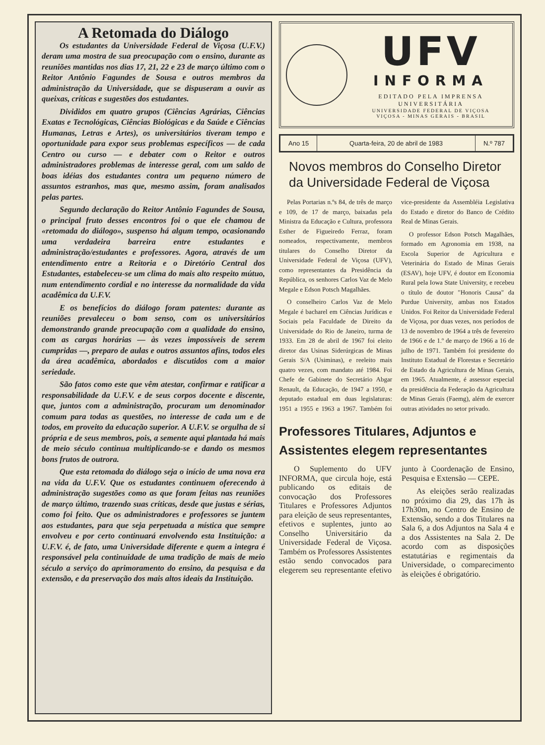A Retomada do Diálogo
Os estudantes da Universidade Federal de Viçosa (U.F.V.) deram uma mostra de sua preocupação com o ensino, durante as reuniões mantidas nos dias 17, 21, 22 e 23 de março último com o Reitor Antônio Fagundes de Sousa e outros membros da administração da Universidade, que se dispuseram a ouvir as queixas, críticas e sugestões dos estudantes.
Divididos em quatro grupos (Ciências Agrárias, Ciências Exatas e Tecnológicas, Ciências Biológicas e da Saúde e Ciências Humanas, Letras e Artes), os universitários tiveram tempo e oportunidade para expor seus problemas específicos — de cada Centro ou curso — e debater com o Reitor e outros administradores problemas de interesse geral, com um saldo de boas idéias dos estudantes contra um pequeno número de assuntos estranhos, mas que, mesmo assim, foram analisados pelas partes.
Segundo declaração do Reitor Antônio Fagundes de Sousa, o principal fruto desses encontros foi o que ele chamou de «retomada do diálogo», suspenso há algum tempo, ocasionando uma verdadeira barreira entre estudantes e administração/estudantes e professores. Agora, através de um entendimento entre a Reitoria e o Diretório Central dos Estudantes, estabeleceu-se um clima do mais alto respeito mútuo, num entendimento cordial e no interesse da normalidade da vida acadêmica da U.F.V.
E os benefícios do diálogo foram patentes: durante as reuniões prevaleceu o bom senso, com os universitários demonstrando grande preocupação com a qualidade do ensino, com as cargas horárias — às vezes impossíveis de serem cumpridas —, preparo de aulas e outros assuntos afins, todos eles da área acadêmica, abordados e discutidos com a maior seriedade.
São fatos como este que vêm atestar, confirmar e ratificar a responsabilidade da U.F.V. e de seus corpos docente e discente, que, juntos com a administração, procuram um denominador comum para todas as questões, no interesse de cada um e de todos, em proveito da educação superior. A U.F.V. se orgulha de si própria e de seus membros, pois, a semente aqui plantada há mais de meio século continua multiplicando-se e dando os mesmos bons frutos de outrora.
Que esta retomada do diálogo seja o início de uma nova era na vida da U.F.V. Que os estudantes continuem oferecendo à administração sugestões como as que foram feitas nas reuniões de março último, trazendo suas críticas, desde que justas e sérias, como foi feito. Que os administradores e professores se juntem aos estudantes, para que seja perpetuada a mística que sempre envolveu e por certo continuará envolvendo esta Instituição: a U.F.V. é, de fato, uma Universidade diferente e quem a integra é responsável pela continuidade de uma tradição de mais de meio século a serviço do aprimoramento do ensino, da pesquisa e da extensão, e da preservação dos mais altos ideais da Instituição.
UFV
INFORMA
EDITADO PELA IMPRENSA UNIVERSITÁRIA
UNIVERSIDADE FEDERAL DE VIÇOSA
VIÇOSA - MINAS GERAIS - BRASIL
Ano 15 Quarta-feira, 20 de abril de 1983
N.º 787
Novos membros do Conselho Diretor da Universidade Federal de Viçosa
Pelas Portarias n.ºs 84, de três de março e 109, de 17 de março, baixadas pela Ministra da Educação e Cultura, professora Esther de Figueiredo Ferraz, foram nomeados, respectivamente, membros titulares do Conselho Diretor da Universidade Federal de Viçosa (UFV), como representantes da Presidência da República, os senhores Carlos Vaz de Melo Megale e Edson Potsch Magalhães.
O conselheiro Carlos Vaz de Melo Megale é bacharel em Ciências Jurídicas e Sociais pela Faculdade de Direito da Universidade do Rio de Janeiro, turma de 1933. Em 28 de abril de 1967 foi eleito diretor das Usinas Siderúrgicas de Minas Gerais S/A (Usiminas), e reeleito mais quatro vezes, com mandato até 1984. Foi Chefe de Gabinete do Secretário Abgar Renault, da Educação, de 1947 a 1950, e deputado estadual em duas legislaturas: 1951 a 1955 e 1963 a 1967. Também foi vice-presidente da Assembléia Legislativa do Estado e diretor do Banco de Crédito Real de Minas Gerais.
O professor Edson Potsch Magalhães, formado em Agronomia em 1938, na Escola Superior de Agricultura e Veterinária do Estado de Minas Gerais (ESAV), hoje UFV, é doutor em Economia Rural pela Iowa State University, e recebeu o título de doutor "Honoris Causa" da Purdue University, ambas nos Estados Unidos. Foi Reitor da Universidade Federal de Viçosa, por duas vezes, nos períodos de 13 de novembro de 1964 a três de fevereiro de 1966 e de 1.º de março de 1966 a 16 de julho de 1971. Também foi presidente do Instituto Estadual de Florestas e Secretário de Estado da Agricultura de Minas Gerais, em 1965. Atualmente, é assessor especial da presidência da Federação da Agricultura de Minas Gerais (Faemg), além de exercer outras atividades no setor privado.
Professores Titulares, Adjuntos e Assistentes elegem representantes
O Suplemento do UFV INFORMA, que circula hoje, está publicando os editais de convocação dos Professores Titulares e Professores Adjuntos para eleição de seus representantes, efetivos e suplentes, junto ao Conselho Universitário da Universidade Federal de Viçosa. Também os Professores Assistentes estão sendo convocados para elegerem seu representante efetivo junto à Coordenação de Ensino, Pesquisa e Extensão — CEPE.
As eleições serão realizadas no próximo dia 29, das 17h às 17h30m, no Centro de Ensino de Extensão, sendo a dos Titulares na Sala 6, a dos Adjuntos na Sala 4 e a dos Assistentes na Sala 2. De acordo com as disposições estatutárias e regimentais da Universidade, o comparecimento às eleições é obrigatório.